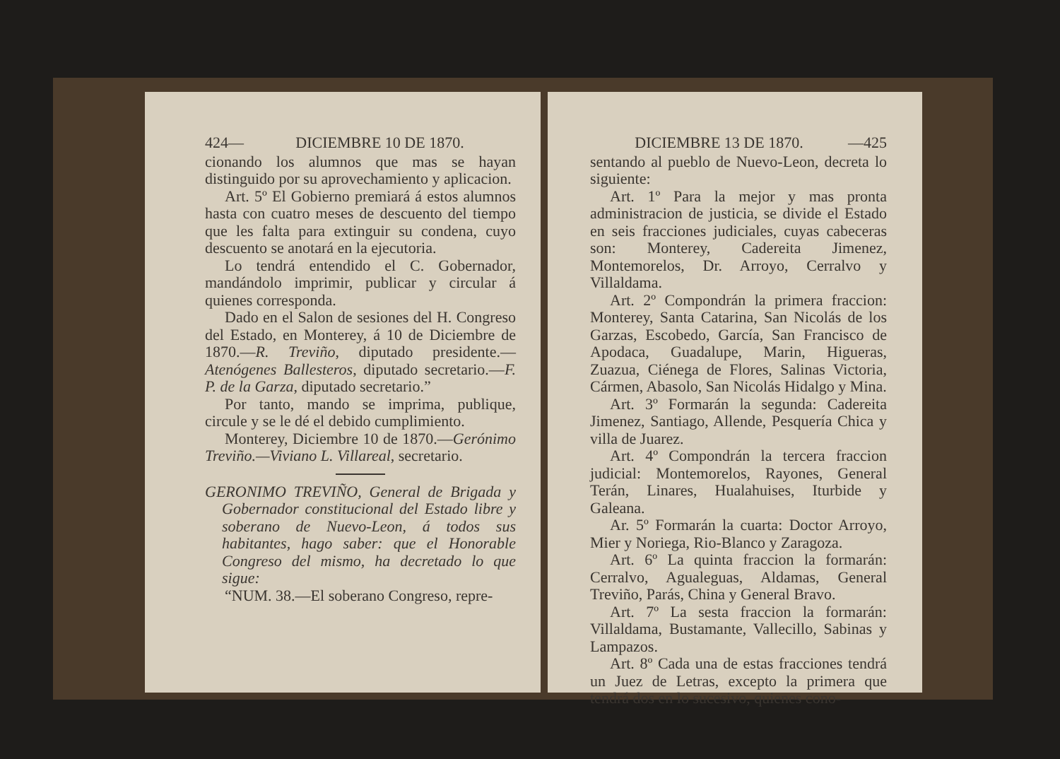424— DICIEMBRE 10 DE 1870.
cionando los alumnos que mas se hayan distinguido por su aprovechamiento y aplicacion.
Art. 5º El Gobierno premiará á estos alumnos hasta con cuatro meses de descuento del tiempo que les falta para extinguir su condena, cuyo descuento se anotará en la ejecutoria.
Lo tendrá entendido el C. Gobernador, mandándolo imprimir, publicar y circular á quienes corresponda.
Dado en el Salon de sesiones del H. Congreso del Estado, en Monterey, á 10 de Diciembre de 1870.—R. Treviño, diputado presidente.—Atenógenes Ballesteros, diputado secretario.—F. P. de la Garza, diputado secretario.”
Por tanto, mando se imprima, publique, circule y se le dé el debido cumplimiento.
Monterey, Diciembre 10 de 1870.—Gerónimo Treviño.—Viviano L. Villareal, secretario.
GERONIMO TREVIÑO, General de Brigada y Gobernador constitucional del Estado libre y soberano de Nuevo-Leon, á todos sus habitantes, hago saber: que el Honorable Congreso del mismo, ha decretado lo que sigue:
“NUM. 38.—El soberano Congreso, repre-
DICIEMBRE 13 DE 1870. —425
sentando al pueblo de Nuevo-Leon, decreta lo siguiente:
Art. 1º Para la mejor y mas pronta administracion de justicia, se divide el Estado en seis fracciones judiciales, cuyas cabeceras son: Monterey, Cadereita Jimenez, Montemorelos, Dr. Arroyo, Cerralvo y Villaldama.
Art. 2º Compondrán la primera fraccion: Monterey, Santa Catarina, San Nicolás de los Garzas, Escobedo, García, San Francisco de Apodaca, Guadalupe, Marin, Higueras, Zuazua, Ciénega de Flores, Salinas Victoria, Cármen, Abasolo, San Nicolás Hidalgo y Mina.
Art. 3º Formarán la segunda: Cadereita Jimenez, Santiago, Allende, Pesquería Chica y villa de Juarez.
Art. 4º Compondrán la tercera fraccion judicial: Montemorelos, Rayones, General Terán, Linares, Hualahuises, Iturbide y Galeana.
Ar. 5º Formarán la cuarta: Doctor Arroyo, Mier y Noriega, Rio-Blanco y Zaragoza.
Art. 6º La quinta fraccion la formarán: Cerralvo, Agualeguas, Aldamas, General Treviño, Parás, China y General Bravo.
Art. 7º La sesta fraccion la formarán: Villaldama, Bustamante, Vallecillo, Sabinas y Lampazos.
Art. 8º Cada una de estas fracciones tendrá un Juez de Letras, excepto la primera que tendrá dos en lo sucesivo, quienes cono-